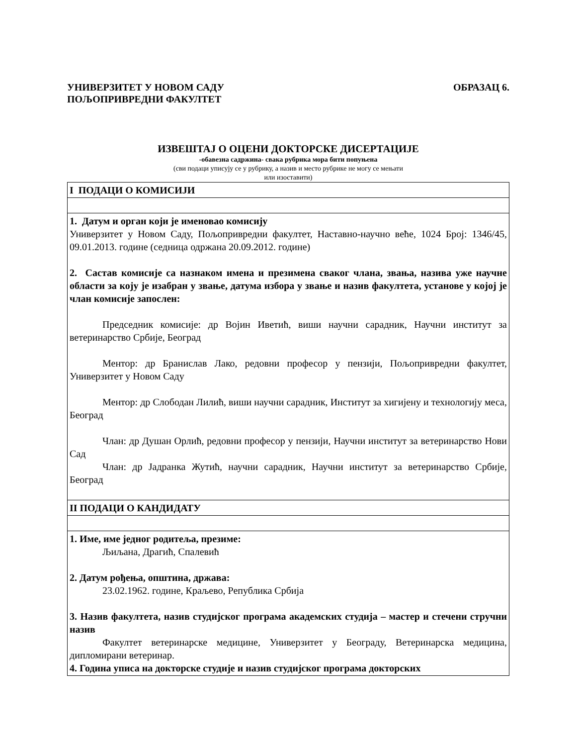УНИВЕРЗИТЕТ У НОВОМ САДУ
ПОЉОПРИВРЕДНИ ФАКУЛТЕТ
ОБРАЗАЦ 6.
ИЗВЕШТАЈ О ОЦЕНИ ДОКТОРСКЕ ДИСЕРТАЦИЈЕ
-обавезна садржина- свака рубрика мора бити попуњена
(сви подаци уписују се у рубрику, а назив и место рубрике не могу се мењати
или изоставити)
| I ПОДАЦИ О КОМИСИЈИ |
| 1. Датум и орган који је именовао комисију Универзитет у Новом Саду, Пољопривредни факултет, Наставно-научно веће, 1024 Број: 1346/45, 09.01.2013. године (седница одржана 20.09.2012. године) 2. Састав комисије са назнаком имена и презимена сваког члана, звања, назива уже научне области за коју је изабран у звање, датума избора у звање и назив факултета, установе у којој је члан комисије запослен: Председник комисије: др Војин Иветић, виши научни сарадник, Научни институт за ветеринарство Србије, Београд Ментор: др Бранислав Лако, редовни професор у пензији, Пољопривредни факултет, Универзитет у Новом Саду Ментор: др Слободан Лилић, виши научни сарадник, Институт за хигијену и технологију меса, Београд Члан: др Душан Орлић, редовни професор у пензији, Научни институт за ветеринарство Нови Сад Члан: др Јадранка Жутић, научни сарадник, Научни институт за ветеринарство Србије, Београд |
| II ПОДАЦИ О КАНДИДАТУ |
| 1. Име, име једног родитеља, презиме: Љиљана, Драгић, Спалевић 2. Датум рођења, општина, држава: 23.02.1962. године, Краљево, Република Србија 3. Назив факултета, назив студијског програма академских студија – мастер и стечени стручни назив Факултет ветеринарске медицине, Универзитет у Београду, Ветеринарска медицина, дипломирани ветеринар. 4. Година уписа на докторске студије и назив студијског програма докторских |